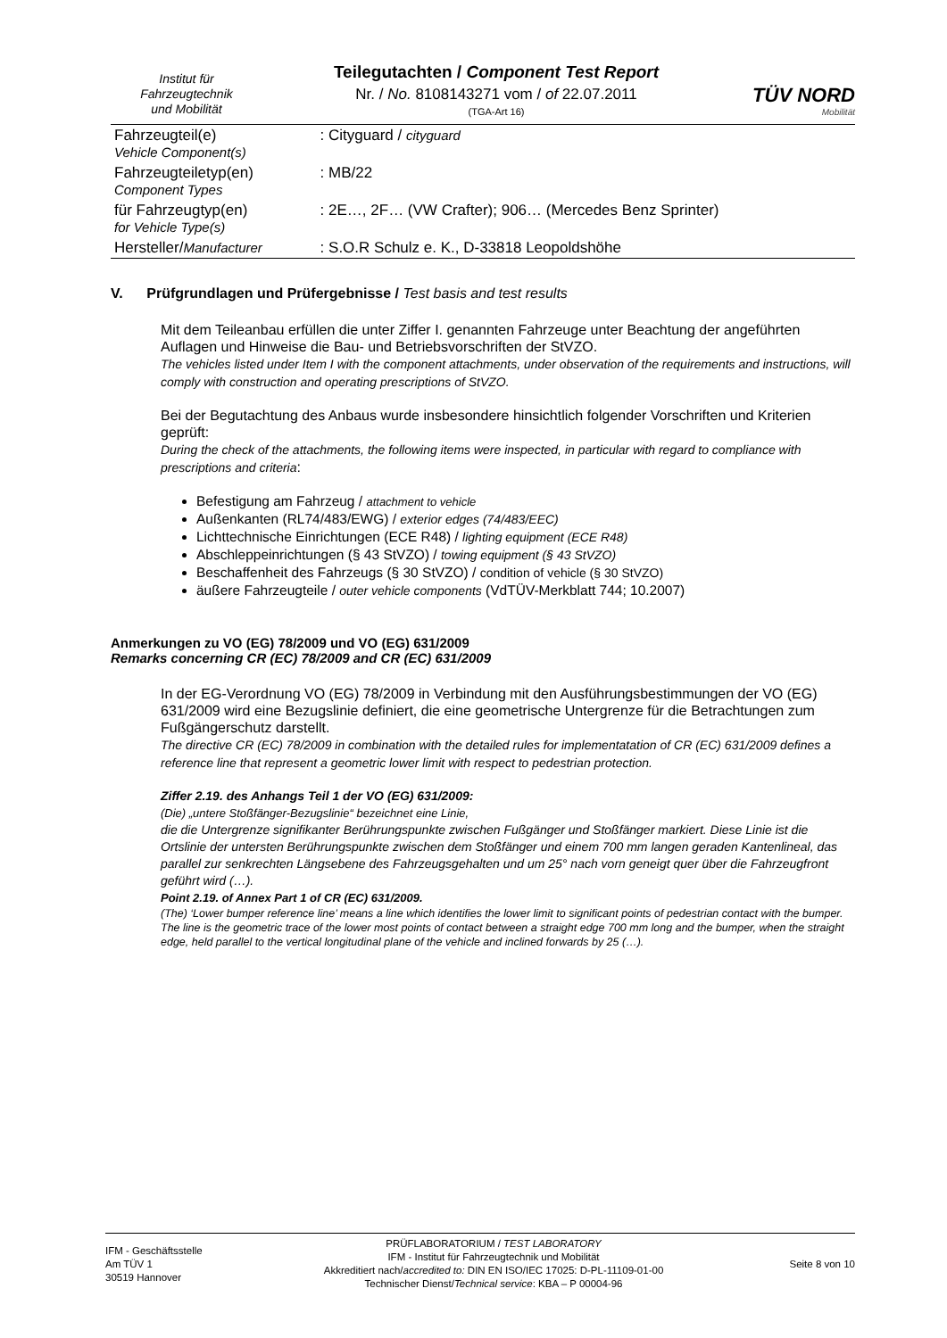Institut für
Fahrzeugtechnik
und Mobilität
Teilegutachten / Component Test Report
Nr. / No. 8108143271 vom / of 22.07.2011
(TGA-Art 16)
TÜV NORD
Mobilität
| Fahrzeugteil(e) Vehicle Component(s) | : Cityguard / cityguard |
| Fahrzeugteiletyp(en) Component Types | : MB/22 |
| für Fahrzeugtyp(en) for Vehicle Type(s) | : 2E…, 2F… (VW Crafter); 906… (Mercedes Benz Sprinter) |
| Hersteller/ Manufacturer | : S.O.R Schulz e. K., D-33818 Leopoldshöhe |
V. Prüfgrundlagen und Prüfergebnisse / Test basis and test results
Mit dem Teileanbau erfüllen die unter Ziffer I. genannten Fahrzeuge unter Beachtung der angeführten Auflagen und Hinweise die Bau- und Betriebsvorschriften der StVZO.
The vehicles listed under Item I with the component attachments, under observation of the requirements and instructions, will comply with construction and operating prescriptions of StVZO.
Bei der Begutachtung des Anbaus wurde insbesondere hinsichtlich folgender Vorschriften und Kriterien geprüft:
During the check of the attachments, the following items were inspected, in particular with regard to compliance with prescriptions and criteria:
Befestigung am Fahrzeug / attachment to vehicle
Außenkanten (RL74/483/EWG) / exterior edges (74/483/EEC)
Lichttechnische Einrichtungen (ECE R48) / lighting equipment (ECE R48)
Abschleppeinrichtungen (§ 43 StVZO) / towing equipment (§ 43 StVZO)
Beschaffenheit des Fahrzeugs (§ 30 StVZO) / condition of vehicle (§ 30 StVZO)
äußere Fahrzeugteile / outer vehicle components (VdTÜV-Merkblatt 744; 10.2007)
Anmerkungen zu VO (EG) 78/2009 und VO (EG) 631/2009
Remarks concerning CR (EC) 78/2009 and CR (EC) 631/2009
In der EG-Verordnung VO (EG) 78/2009 in Verbindung mit den Ausführungsbestimmungen der VO (EG) 631/2009 wird eine Bezugslinie definiert, die eine geometrische Untergrenze für die Betrachtungen zum Fußgängerschutz darstellt.
The directive CR (EC) 78/2009 in combination with the detailed rules for implementatation of CR (EC) 631/2009 defines a reference line that represent a geometric lower limit with respect to pedestrian protection.
Ziffer 2.19. des Anhangs Teil 1 der VO (EG) 631/2009:
(Die) „untere Stoßfänger-Bezugslinie“ bezeichnet eine Linie,
die die Untergrenze signifikanter Berührungspunkte zwischen Fußgänger und Stoßfänger markiert. Diese Linie ist die Ortslinie der untersten Berührungspunkte zwischen dem Stoßfänger und einem 700 mm langen geraden Kantenlineal, das parallel zur senkrechten Längsebene des Fahrzeugsgehalten und um 25° nach vorn geneigt quer über die Fahrzeugfront geführt wird (…).
Point 2.19. of Annex Part 1 of CR (EC) 631/2009.
(The) ‘Lower bumper reference line’ means a line which identifies the lower limit to significant points of pedestrian contact with the bumper. The line is the geometric trace of the lower most points of contact between a straight edge 700 mm long and the bumper, when the straight edge, held parallel to the vertical longitudinal plane of the vehicle and inclined forwards by 25 (…).
IFM - Geschäftsstelle
Am TÜV 1
30519 Hannover
PRÜFLABORATORIUM / TEST LABORATORY
IFM - Institut für Fahrzeugtechnik und Mobilität
Akkreditiert nach/accredited to: DIN EN ISO/IEC 17025: D-PL-11109-01-00
Technischer Dienst/Technical service: KBA – P 00004-96
Seite 8 von 10